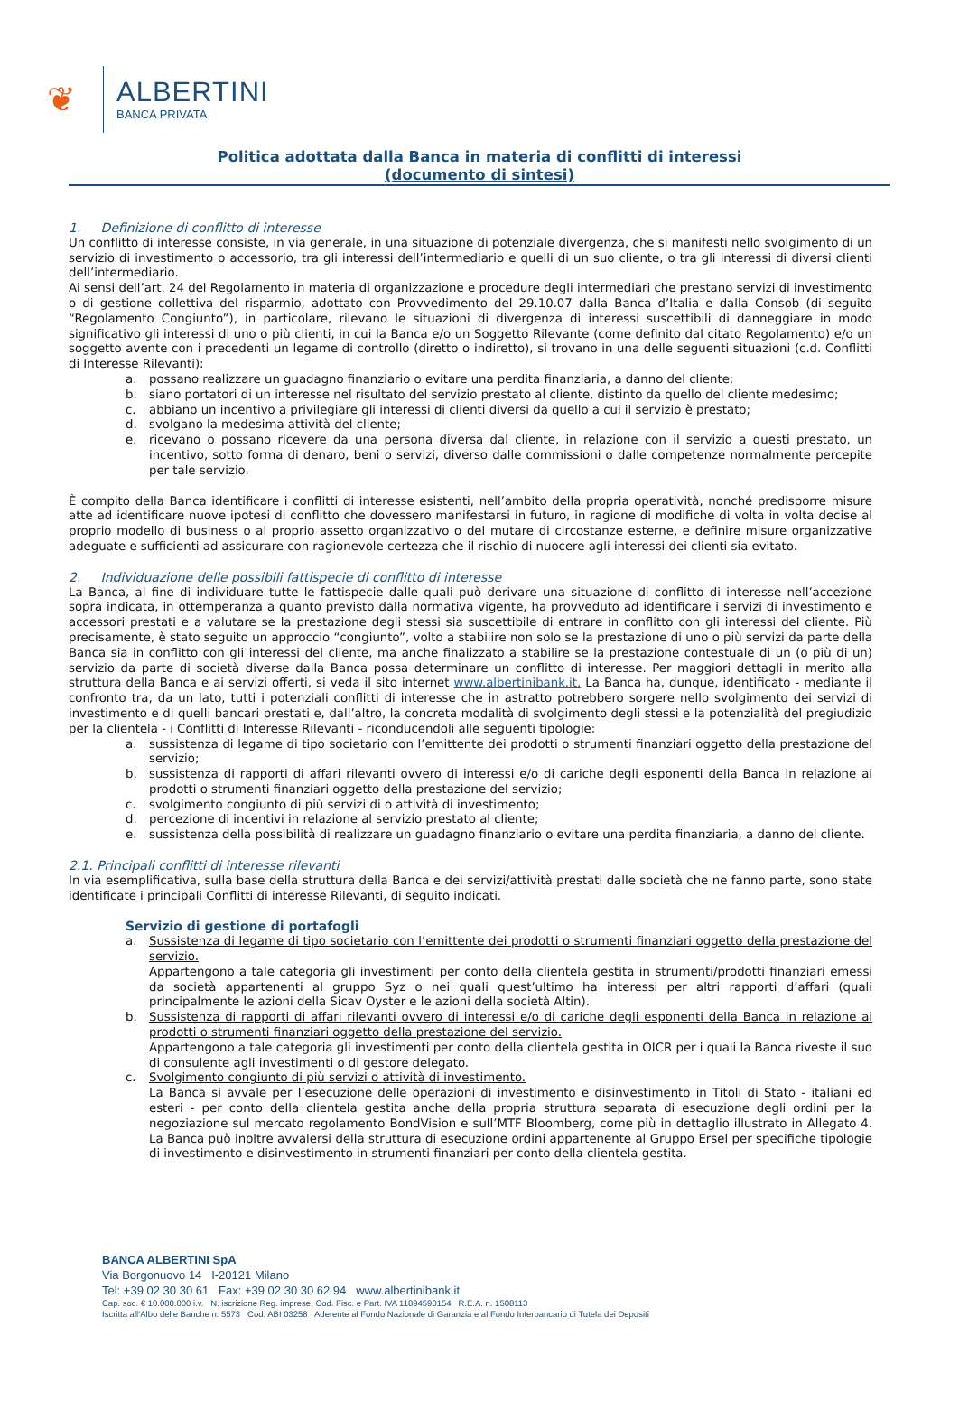❦
ALBERTINI
BANCA PRIVATA
Politica adottata dalla Banca in materia di conflitti di interessi
(documento di sintesi)
1. Definizione di conflitto di interesse
Un conflitto di interesse consiste, in via generale, in una situazione di potenziale divergenza, che si manifesti nello svolgimento di un servizio di investimento o accessorio, tra gli interessi dell’intermediario e quelli di un suo cliente, o tra gli interessi di diversi clienti dell’intermediario.
Ai sensi dell’art. 24 del Regolamento in materia di organizzazione e procedure degli intermediari che prestano servizi di investimento o di gestione collettiva del risparmio, adottato con Provvedimento del 29.10.07 dalla Banca d’Italia e dalla Consob (di seguito “Regolamento Congiunto”), in particolare, rilevano le situazioni di divergenza di interessi suscettibili di danneggiare in modo significativo gli interessi di uno o più clienti, in cui la Banca e/o un Soggetto Rilevante (come definito dal citato Regolamento) e/o un soggetto avente con i precedenti un legame di controllo (diretto o indiretto), si trovano in una delle seguenti situazioni (c.d. Conflitti di Interesse Rilevanti):
a. possano realizzare un guadagno finanziario o evitare una perdita finanziaria, a danno del cliente;
b. siano portatori di un interesse nel risultato del servizio prestato al cliente, distinto da quello del cliente medesimo;
c. abbiano un incentivo a privilegiare gli interessi di clienti diversi da quello a cui il servizio è prestato;
d. svolgano la medesima attività del cliente;
e. ricevano o possano ricevere da una persona diversa dal cliente, in relazione con il servizio a questi prestato, un incentivo, sotto forma di denaro, beni o servizi, diverso dalle commissioni o dalle competenze normalmente percepite per tale servizio.
È compito della Banca identificare i conflitti di interesse esistenti, nell’ambito della propria operatività, nonché predisporre misure atte ad identificare nuove ipotesi di conflitto che dovessero manifestarsi in futuro, in ragione di modifiche di volta in volta decise al proprio modello di business o al proprio assetto organizzativo o del mutare di circostanze esterne, e definire misure organizzative adeguate e sufficienti ad assicurare con ragionevole certezza che il rischio di nuocere agli interessi dei clienti sia evitato.
2. Individuazione delle possibili fattispecie di conflitto di interesse
La Banca, al fine di individuare tutte le fattispecie dalle quali può derivare una situazione di conflitto di interesse nell’accezione sopra indicata, in ottemperanza a quanto previsto dalla normativa vigente, ha provveduto ad identificare i servizi di investimento e accessori prestati e a valutare se la prestazione degli stessi sia suscettibile di entrare in conflitto con gli interessi del cliente. Più precisamente, è stato seguito un approccio “congiunto”, volto a stabilire non solo se la prestazione di uno o più servizi da parte della Banca sia in conflitto con gli interessi del cliente, ma anche finalizzato a stabilire se la prestazione contestuale di un (o più di un) servizio da parte di società diverse dalla Banca possa determinare un conflitto di interesse. Per maggiori dettagli in merito alla struttura della Banca e ai servizi offerti, si veda il sito internet www.albertinibank.it. La Banca ha, dunque, identificato - mediante il confronto tra, da un lato, tutti i potenziali conflitti di interesse che in astratto potrebbero sorgere nello svolgimento dei servizi di investimento e di quelli bancari prestati e, dall’altro, la concreta modalità di svolgimento degli stessi e la potenzialità del pregiudizio per la clientela - i Conflitti di Interesse Rilevanti - riconducendoli alle seguenti tipologie:
a. sussistenza di legame di tipo societario con l’emittente dei prodotti o strumenti finanziari oggetto della prestazione del servizio;
b. sussistenza di rapporti di affari rilevanti ovvero di interessi e/o di cariche degli esponenti della Banca in relazione ai prodotti o strumenti finanziari oggetto della prestazione del servizio;
c. svolgimento congiunto di più servizi di o attività di investimento;
d. percezione di incentivi in relazione al servizio prestato al cliente;
e. sussistenza della possibilità di realizzare un guadagno finanziario o evitare una perdita finanziaria, a danno del cliente.
2.1. Principali conflitti di interesse rilevanti
In via esemplificativa, sulla base della struttura della Banca e dei servizi/attività prestati dalle società che ne fanno parte, sono state identificate i principali Conflitti di interesse Rilevanti, di seguito indicati.
Servizio di gestione di portafogli
a. Sussistenza di legame di tipo societario con l’emittente dei prodotti o strumenti finanziari oggetto della prestazione del servizio.
Appartengono a tale categoria gli investimenti per conto della clientela gestita in strumenti/prodotti finanziari emessi da società appartenenti al gruppo Syz o nei quali quest’ultimo ha interessi per altri rapporti d’affari (quali principalmente le azioni della Sicav Oyster e le azioni della società Altin).
b. Sussistenza di rapporti di affari rilevanti ovvero di interessi e/o di cariche degli esponenti della Banca in relazione ai prodotti o strumenti finanziari oggetto della prestazione del servizio.
Appartengono a tale categoria gli investimenti per conto della clientela gestita in OICR per i quali la Banca riveste il suo di consulente agli investimenti o di gestore delegato.
c. Svolgimento congiunto di più servizi o attività di investimento.
La Banca si avvale per l’esecuzione delle operazioni di investimento e disinvestimento in Titoli di Stato - italiani ed esteri - per conto della clientela gestita anche della propria struttura separata di esecuzione degli ordini per la negoziazione sul mercato regolamento BondVision e sull’MTF Bloomberg, come più in dettaglio illustrato in Allegato 4. La Banca può inoltre avvalersi della struttura di esecuzione ordini appartenente al Gruppo Ersel per specifiche tipologie di investimento e disinvestimento in strumenti finanziari per conto della clientela gestita.
BANCA ALBERTINI SpA
Via Borgonuovo 14 I-20121 Milano
Tel: +39 02 30 30 61 Fax: +39 02 30 30 62 94 www.albertinibank.it
Cap. soc. € 10.000.000 i.v. N. iscrizione Reg. imprese, Cod. Fisc. e Part. IVA 11894590154 R.E.A. n. 1508113
Iscritta all’Albo delle Banche n. 5573 Cod. ABI 03258 Aderente al Fondo Nazionale di Garanzia e al Fondo Interbancario di Tutela dei Depositi